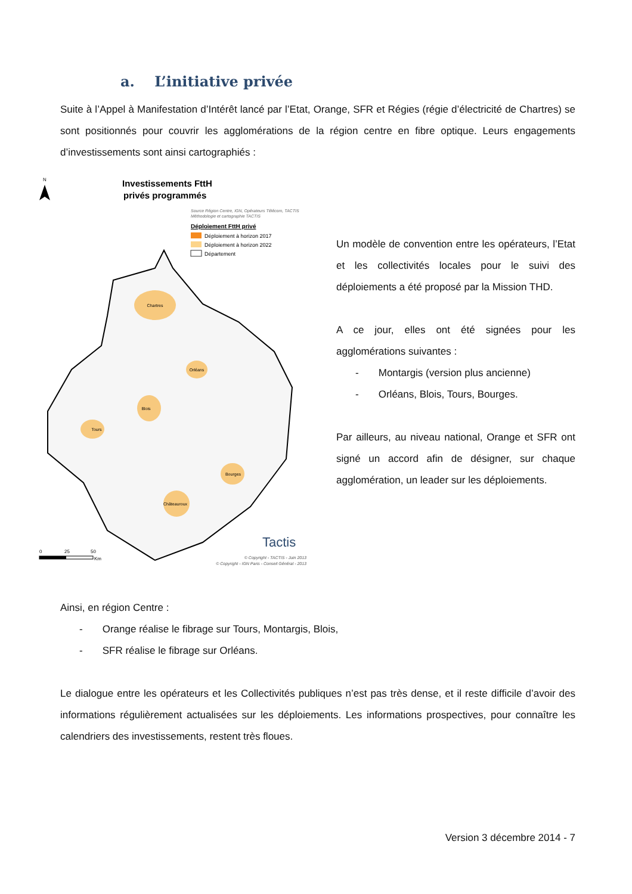a. L’initiative privée
Suite à l’Appel à Manifestation d’Intérêt lancé par l’Etat, Orange, SFR et Régies (régie d’électricité de Chartres) se sont positionnés pour couvrir les agglomérations de la région centre en fibre optique. Leurs engagements d’investissements sont ainsi cartographiés :
N
Investissements FttH
privés programmés
Source Région Centre, IGN, Opérateurs Télécom, TACTIS
Méthodologie et cartographie TACTIS
Déploiement FttH privé
Déploiement à horizon 2017
Déploiement à horizon 2022
Département
Chartres
Orléans
Blois
Tours
Bourges
Châteauroux
Tactis
0
25
50
Km
© Copyright - TACTIS - Juin 2013
© Copyright - IGN Paris - Conseil Général - 2013
Un modèle de convention entre les opérateurs, l’Etat et les collectivités locales pour le suivi des déploiements a été proposé par la Mission THD.
A ce jour, elles ont été signées pour les agglomérations suivantes :
- Montargis (version plus ancienne)
- Orléans, Blois, Tours, Bourges.
Par ailleurs, au niveau national, Orange et SFR ont signé un accord afin de désigner, sur chaque agglomération, un leader sur les déploiements.
Ainsi, en région Centre :
- Orange réalise le fibrage sur Tours, Montargis, Blois,
- SFR réalise le fibrage sur Orléans.
Le dialogue entre les opérateurs et les Collectivités publiques n’est pas très dense, et il reste difficile d’avoir des informations régulièrement actualisées sur les déploiements. Les informations prospectives, pour connaître les calendriers des investissements, restent très floues.
Version 3 décembre 2014 - 7